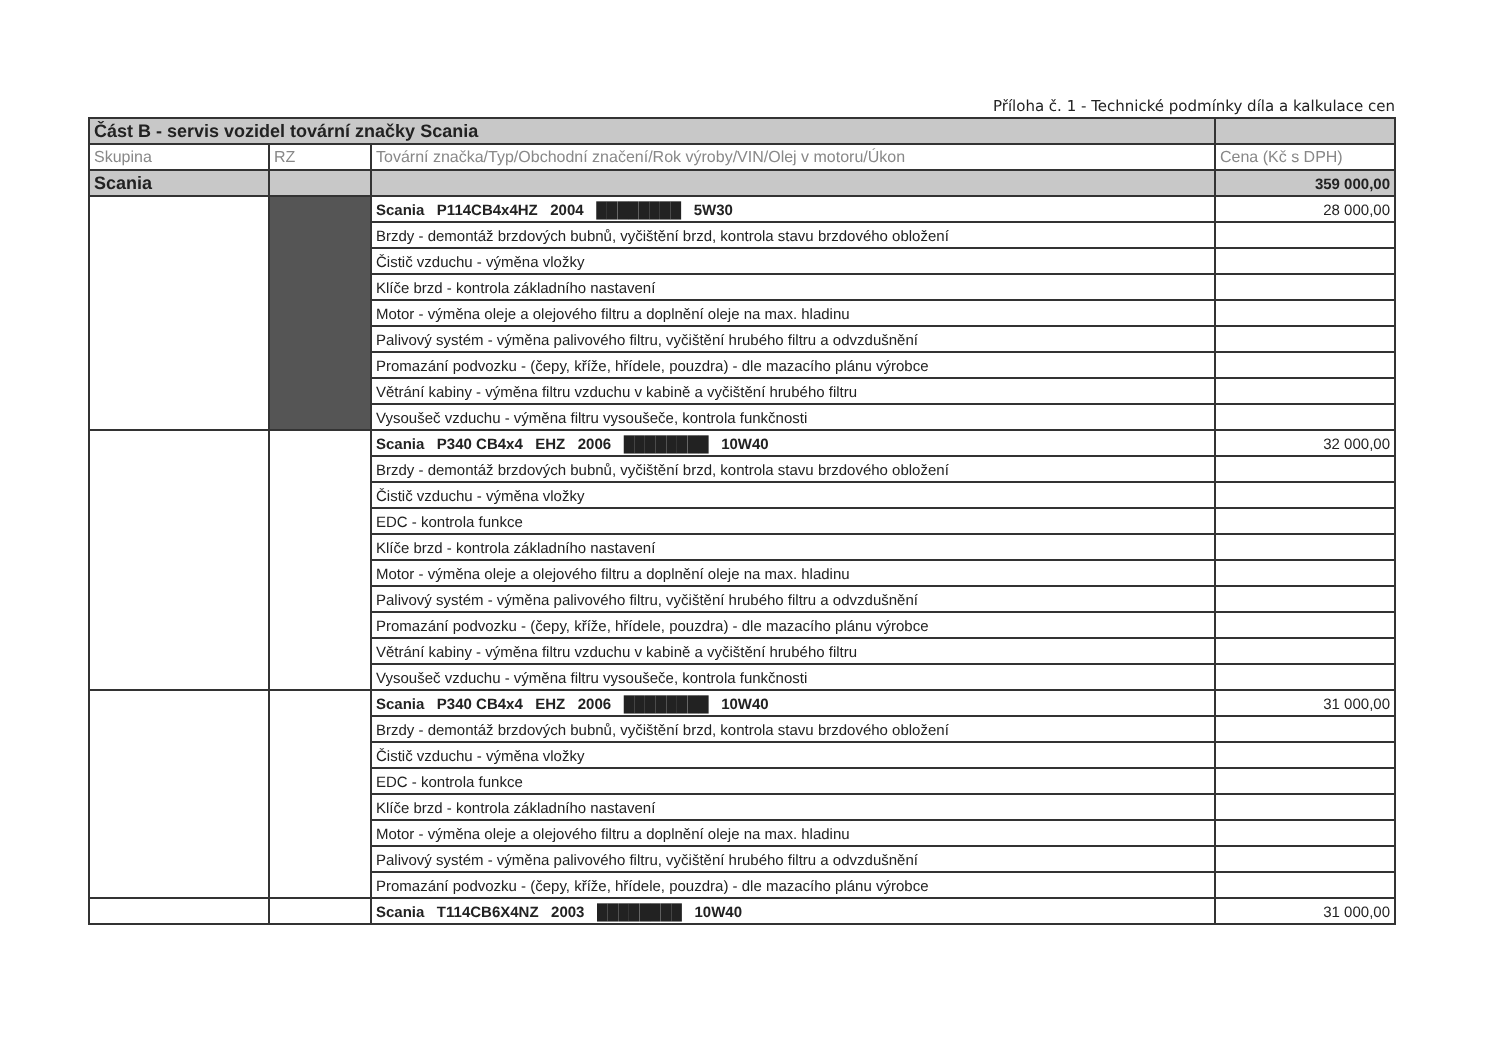Příloha č. 1 - Technické podmínky díla a kalkulace cen
| Část B - servis vozidel tovární značky Scania | | | |
| Skupina | RZ | Tovární značka/Typ/Obchodní značení/Rok výroby/VIN/Olej v motoru/Úkon | Cena (Kč s DPH) |
| Scania | | | 359 000,00 |
| | | Scania P114CB4x4HZ 2004 ████████ 5W30 | 28 000,00 |
| | | Brzdy - demontáž brzdových bubnů, vyčištění brzd, kontrola stavu brzdového obložení | |
| | | Čistič vzduchu - výměna vložky | |
| | | Klíče brzd - kontrola základního nastavení | |
| | | Motor - výměna oleje a olejového filtru a doplnění oleje na max. hladinu | |
| | | Palivový systém - výměna palivového filtru, vyčištění hrubého filtru a odvzdušnění | |
| | | Promazání podvozku - (čepy, kříže, hřídele, pouzdra) - dle mazacího plánu výrobce | |
| | | Větrání kabiny - výměna filtru vzduchu v kabině a vyčištění hrubého filtru | |
| | | Vysoušeč vzduchu - výměna filtru vysoušeče, kontrola funkčnosti | |
| | | Scania P340 CB4x4 EHZ 2006 ████████ 10W40 | 32 000,00 |
| | | Brzdy - demontáž brzdových bubnů, vyčištění brzd, kontrola stavu brzdového obložení | |
| | | Čistič vzduchu - výměna vložky | |
| | | EDC - kontrola funkce | |
| | | Klíče brzd - kontrola základního nastavení | |
| | | Motor - výměna oleje a olejového filtru a doplnění oleje na max. hladinu | |
| | | Palivový systém - výměna palivového filtru, vyčištění hrubého filtru a odvzdušnění | |
| | | Promazání podvozku - (čepy, kříže, hřídele, pouzdra) - dle mazacího plánu výrobce | |
| | | Větrání kabiny - výměna filtru vzduchu v kabině a vyčištění hrubého filtru | |
| | | Vysoušeč vzduchu - výměna filtru vysoušeče, kontrola funkčnosti | |
| | | Scania P340 CB4x4 EHZ 2006 ████████ 10W40 | 31 000,00 |
| | | Brzdy - demontáž brzdových bubnů, vyčištění brzd, kontrola stavu brzdového obložení | |
| | | Čistič vzduchu - výměna vložky | |
| | | EDC - kontrola funkce | |
| | | Klíče brzd - kontrola základního nastavení | |
| | | Motor - výměna oleje a olejového filtru a doplnění oleje na max. hladinu | |
| | | Palivový systém - výměna palivového filtru, vyčištění hrubého filtru a odvzdušnění | |
| | | Promazání podvozku - (čepy, kříže, hřídele, pouzdra) - dle mazacího plánu výrobce | |
| | | Scania T114CB6X4NZ 2003 ████████ 10W40 | 31 000,00 |